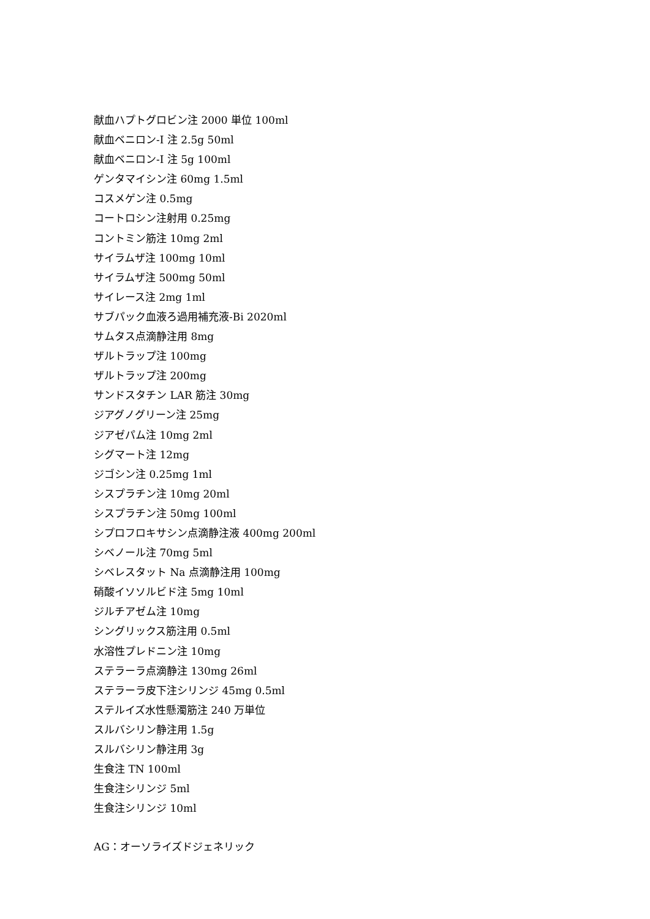献血ハプトグロビン注 2000 単位 100ml
献血ベニロン-I 注 2.5g 50ml
献血ベニロン-I 注 5g 100ml
ゲンタマイシン注 60mg 1.5ml
コスメゲン注 0.5mg
コートロシン注射用 0.25mg
コントミン筋注 10mg 2ml
サイラムザ注 100mg 10ml
サイラムザ注 500mg 50ml
サイレース注 2mg 1ml
サブパック血液ろ過用補充液-Bi 2020ml
サムタス点滴静注用 8mg
ザルトラップ注 100mg
ザルトラップ注 200mg
サンドスタチン LAR 筋注 30mg
ジアグノグリーン注 25mg
ジアゼパム注 10mg 2ml
シグマート注 12mg
ジゴシン注 0.25mg 1ml
シスプラチン注 10mg 20ml
シスプラチン注 50mg 100ml
シプロフロキサシン点滴静注液 400mg 200ml
シベノール注 70mg 5ml
シベレスタット Na 点滴静注用 100mg
硝酸イソソルビド注 5mg 10ml
ジルチアゼム注 10mg
シングリックス筋注用 0.5ml
水溶性プレドニン注 10mg
ステラーラ点滴静注 130mg 26ml
ステラーラ皮下注シリンジ 45mg 0.5ml
ステルイズ水性懸濁筋注 240 万単位
スルバシリン静注用 1.5g
スルバシリン静注用 3g
生食注 TN 100ml
生食注シリンジ 5ml
生食注シリンジ 10ml
AG：オーソライズドジェネリック